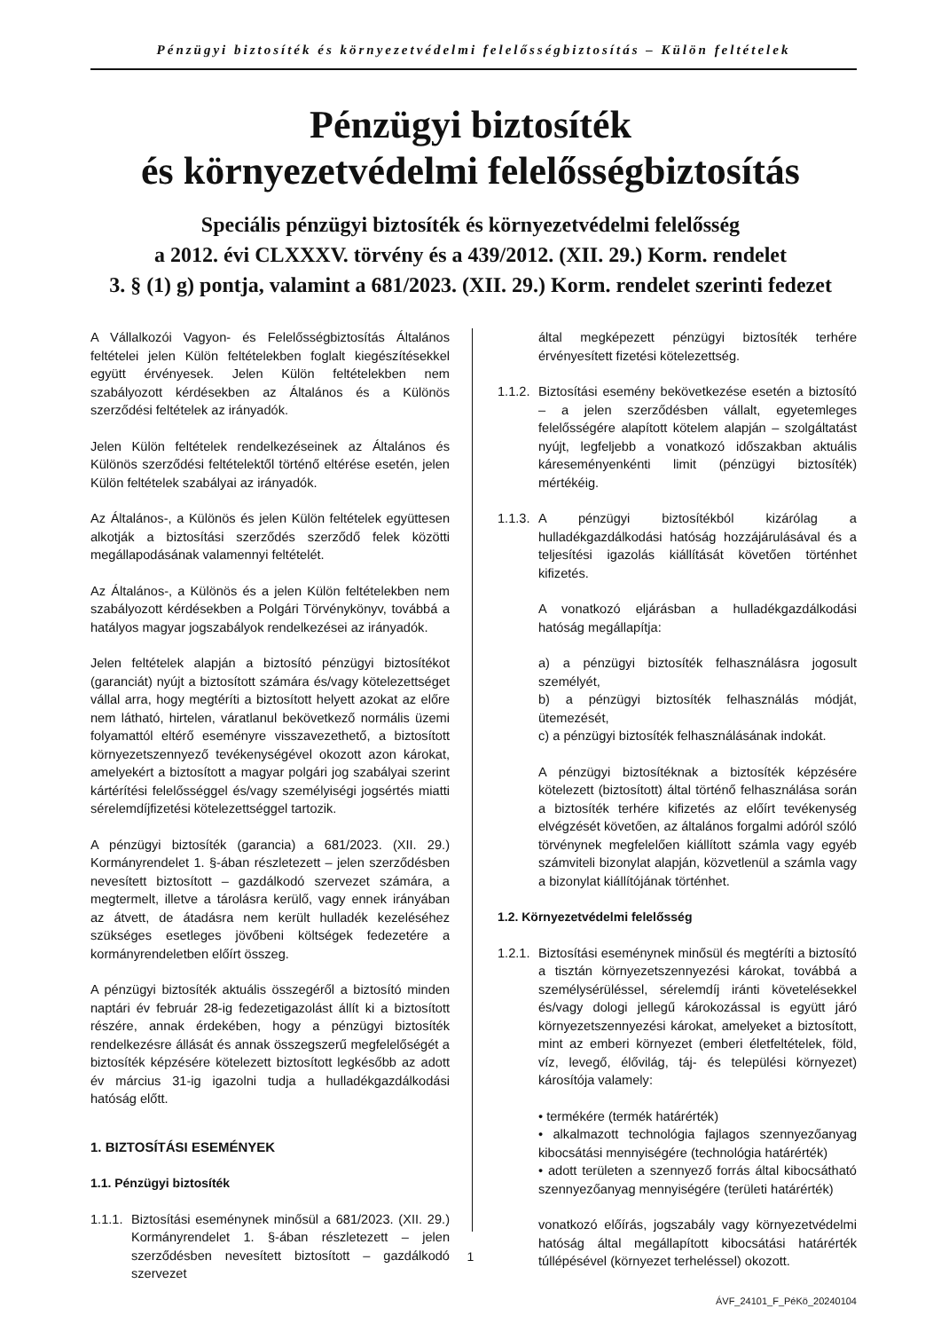Pénzügyi biztosíték és környezetvédelmi felelősségbiztosítás – Külön feltételek
Pénzügyi biztosíték
és környezetvédelmi felelősségbiztosítás
Speciális pénzügyi biztosíték és környezetvédelmi felelősség
a 2012. évi CLXXXV. törvény és a 439/2012. (XII. 29.) Korm. rendelet
3. § (1) g) pontja, valamint a 681/2023. (XII. 29.) Korm. rendelet szerinti fedezet
A Vállalkozói Vagyon- és Felelősségbiztosítás Általános feltételei jelen Külön feltételekben foglalt kiegészítésekkel együtt érvényesek. Jelen Külön feltételekben nem szabályozott kérdésekben az Általános és a Különös szerződési feltételek az irányadók.
Jelen Külön feltételek rendelkezéseinek az Általános és Különös szerződési feltételektől történő eltérése esetén, jelen Külön feltételek szabályai az irányadók.
Az Általános-, a Különös és jelen Külön feltételek együttesen alkotják a biztosítási szerződés szerződő felek közötti megállapodásának valamennyi feltételét.
Az Általános-, a Különös és a jelen Külön feltételekben nem szabályozott kérdésekben a Polgári Törvénykönyv, továbbá a hatályos magyar jogszabályok rendelkezései az irányadók.
Jelen feltételek alapján a biztosító pénzügyi biztosítékot (garanciát) nyújt a biztosított számára és/vagy kötelezettséget vállal arra, hogy megtéríti a biztosított helyett azokat az előre nem látható, hirtelen, váratlanul bekövetkező normális üzemi folyamattól eltérő eseményre visszavezethető, a biztosított környezetszennyező tevékenységével okozott azon károkat, amelyekért a biztosított a magyar polgári jog szabályai szerint kártérítési felelősséggel és/vagy személyiségi jogsértés miatti sérelemdíjfizetési kötelezettséggel tartozik.
A pénzügyi biztosíték (garancia) a 681/2023. (XII. 29.) Kormányrendelet 1. §-ában részletezett – jelen szerződésben nevesített biztosított – gazdálkodó szervezet számára, a megtermelt, illetve a tárolásra kerülő, vagy ennek irányában az átvett, de átadásra nem került hulladék kezeléséhez szükséges esetleges jövőbeni költségek fedezetére a kormányrendeletben előírt összeg.
A pénzügyi biztosíték aktuális összegéről a biztosító minden naptári év február 28-ig fedezetigazolást állít ki a biztosított részére, annak érdekében, hogy a pénzügyi biztosíték rendelkezésre állását és annak összegszerű megfelelőségét a biztosíték képzésére kötelezett biztosított legkésőbb az adott év március 31-ig igazolni tudja a hulladékgazdálkodási hatóság előtt.
1. BIZTOSÍTÁSI ESEMÉNYEK
1.1. Pénzügyi biztosíték
1.1.1.
Biztosítási eseménynek minősül a 681/2023. (XII. 29.) Kormányrendelet 1. §-ában részletezett – jelen szerződésben nevesített biztosított – gazdálkodó szervezet
által megképezett pénzügyi biztosíték terhére érvényesített fizetési kötelezettség.
1.1.2.
Biztosítási esemény bekövetkezése esetén a biztosító – a jelen szerződésben vállalt, egyetemleges felelősségére alapított kötelem alapján – szolgáltatást nyújt, legfeljebb a vonatkozó időszakban aktuális káreseményenkénti limit (pénzügyi biztosíték) mértékéig.
1.1.3.
A pénzügyi biztosítékból kizárólag a hulladékgazdálkodási hatóság hozzájárulásával és a teljesítési igazolás kiállítását követően történhet kifizetés.
A vonatkozó eljárásban a hulladékgazdálkodási hatóság megállapítja:
a) a pénzügyi biztosíték felhasználásra jogosult személyét,
b) a pénzügyi biztosíték felhasználás módját, ütemezését,
c) a pénzügyi biztosíték felhasználásának indokát.
A pénzügyi biztosítéknak a biztosíték képzésére kötelezett (biztosított) által történő felhasználása során a biztosíték terhére kifizetés az előírt tevékenység elvégzését követően, az általános forgalmi adóról szóló törvénynek megfelelően kiállított számla vagy egyéb számviteli bizonylat alapján, közvetlenül a számla vagy a bizonylat kiállítójának történhet.
1.2. Környezetvédelmi felelősség
1.2.1.
Biztosítási eseménynek minősül és megtéríti a biztosító a tisztán környezetszennyezési károkat, továbbá a személysérüléssel, sérelemdíj iránti követelésekkel és/vagy dologi jellegű károkozással is együtt járó környezetszennyezési károkat, amelyeket a biztosított, mint az emberi környezet (emberi életfeltételek, föld, víz, levegő, élővilág, táj- és települési környezet) károsítója valamely:
• termékére (termék határérték)
• alkalmazott technológia fajlagos szennyezőanyag kibocsátási mennyiségére (technológia határérték)
• adott területen a szennyező forrás által kibocsátható szennyezőanyag mennyiségére (területi határérték)
vonatkozó előírás, jogszabály vagy környezetvédelmi hatóság által megállapított kibocsátási határérték túllépésével (környezet terheléssel) okozott.
1
ÁVF_24101_F_PéKö_20240104